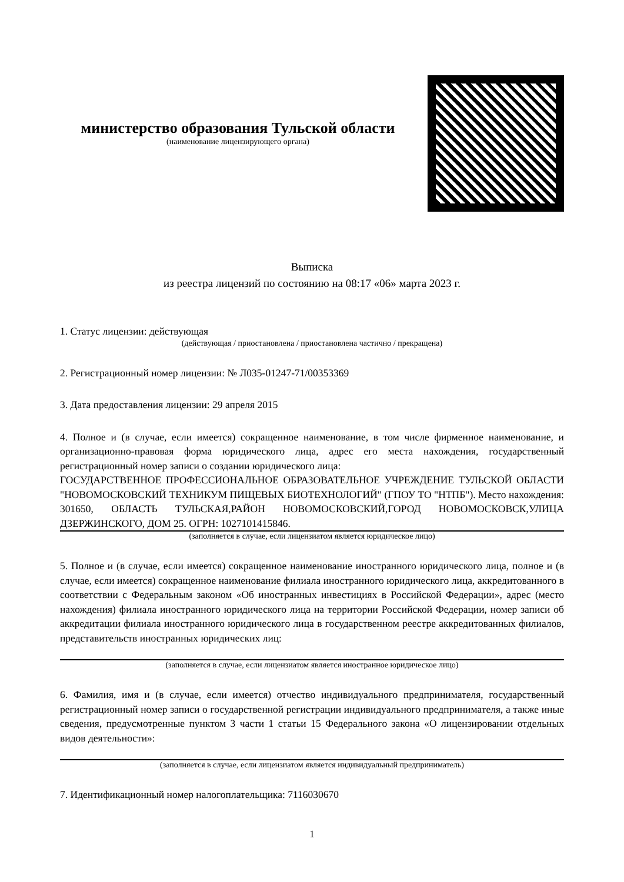министерство образования Тульской области
(наименование лицензирующего органа)
Выписка
из реестра лицензий по состоянию на 08:17 «06» марта 2023 г.
1. Статус лицензии: действующая
(действующая / приостановлена / приостановлена частично / прекращена)
2. Регистрационный номер лицензии: № Л035-01247-71/00353369
3. Дата предоставления лицензии: 29 апреля 2015
4. Полное и (в случае, если имеется) сокращенное наименование, в том числе фирменное наименование, и организационно-правовая форма юридического лица, адрес его места нахождения, государственный регистрационный номер записи о создании юридического лица:
ГОСУДАРСТВЕННОЕ ПРОФЕССИОНАЛЬНОЕ ОБРАЗОВАТЕЛЬНОЕ УЧРЕЖДЕНИЕ ТУЛЬСКОЙ ОБЛАСТИ "НОВОМОСКОВСКИЙ ТЕХНИКУМ ПИЩЕВЫХ БИОТЕХНОЛОГИЙ" (ГПОУ ТО "НТПБ"). Место нахождения: 301650, ОБЛАСТЬ ТУЛЬСКАЯ,РАЙОН НОВОМОСКОВСКИЙ,ГОРОД НОВОМОСКОВСК,УЛИЦА ДЗЕРЖИНСКОГО, ДОМ 25. ОГРН: 1027101415846.
(заполняется в случае, если лицензиатом является юридическое лицо)
5. Полное и (в случае, если имеется) сокращенное наименование иностранного юридического лица, полное и (в случае, если имеется) сокращенное наименование филиала иностранного юридического лица, аккредитованного в соответствии с Федеральным законом «Об иностранных инвестициях в Российской Федерации», адрес (место нахождения) филиала иностранного юридического лица на территории Российской Федерации, номер записи об аккредитации филиала иностранного юридического лица в государственном реестре аккредитованных филиалов, представительств иностранных юридических лиц:
(заполняется в случае, если лицензиатом является иностранное юридическое лицо)
6. Фамилия, имя и (в случае, если имеется) отчество индивидуального предпринимателя, государственный регистрационный номер записи о государственной регистрации индивидуального предпринимателя, а также иные сведения, предусмотренные пунктом 3 части 1 статьи 15 Федерального закона «О лицензировании отдельных видов деятельности»:
(заполняется в случае, если лицензиатом является индивидуальный предприниматель)
7. Идентификационный номер налогоплательщика: 7116030670
1